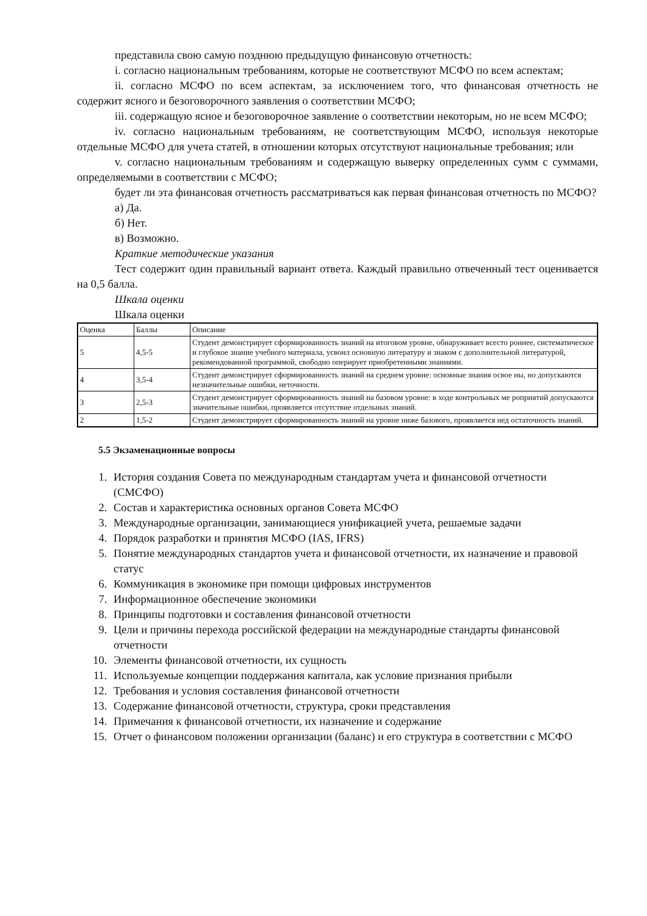представила свою самую позднюю предыдущую финансовую отчетность:
i. согласно национальным требованиям, которые не соответствуют МСФО по всем аспектам;
ii. согласно МСФО по всем аспектам, за исключением того, что финансовая отчетность не содержит ясного и безоговорочного заявления о соответствии МСФО;
iii. содержащую ясное и безоговорочное заявление о соответствии некоторым, но не всем МСФО;
iv. согласно национальным требованиям, не соответствующим МСФО, используя некоторые отдельные МСФО для учета статей, в отношении которых отсутствуют национальные требования; или
v. согласно национальным требованиям и содержащую выверку определенных сумм с суммами, определяемыми в соответствии с МСФО;
будет ли эта финансовая отчетность рассматриваться как первая финансовая отчетность по МСФО?
а) Да.
б) Нет.
в) Возможно.
Краткие методические указания
Тест содержит один правильный вариант ответа. Каждый правильно отвеченный тест оценивается на 0,5 балла.
Шкала оценки
Шкала оценки
| Оценка | Баллы | Описание |
| 5 | 4,5-5 | Студент демонстрирует сформированность знаний на итоговом уровне, обнаруживает всесто роннее, систематическое и глубокое знание учебного материала, усвоил основную литературу и знаком с дополнительной литературой, рекомендованной программой, свободно оперирует приобретенными знаниями. |
| 4 | 3,5-4 | Студент демонстрирует сформированность знаний на среднем уровне: основные знания освое ны, но допускаются незначительные ошибки, неточности. |
| 3 | 2,5-3 | Студент демонстрирует сформированность знаний на базовом уровне: в ходе контрольных ме роприятий допускаются значительные ошибки, проявляется отсутствие отдельных знаний. |
| 2 | 1,5-2 | Студент демонстрирует сформированность знаний на уровне ниже базового, проявляется нед остаточность знаний. |
5.5 Экзаменационные вопросы
1. История создания Совета по международным стандартам учета и финансовой отчетности (СМСФО)
2. Состав и характеристика основных органов Совета МСФО
3. Международные организации, занимающиеся унификацией учета, решаемые задачи
4. Порядок разработки и принятия МСФО (IAS, IFRS)
5. Понятие международных стандартов учета и финансовой отчетности, их назначение и правовой статус
6. Коммуникация в экономике при помощи цифровых инструментов
7. Информационное обеспечение экономики
8. Принципы подготовки и составления финансовой отчетности
9. Цели и причины перехода российской федерации на международные стандарты финансовой отчетности
10. Элементы финансовой отчетности, их сущность
11. Используемые концепции поддержания капитала, как условие признания прибыли
12. Требования и условия составления финансовой отчетности
13. Содержание финансовой отчетности, структура, сроки представления
14. Примечания к финансовой отчетности, их назначение и содержание
15. Отчет о финансовом положении организации (баланс) и его структура в соответствии с МСФО